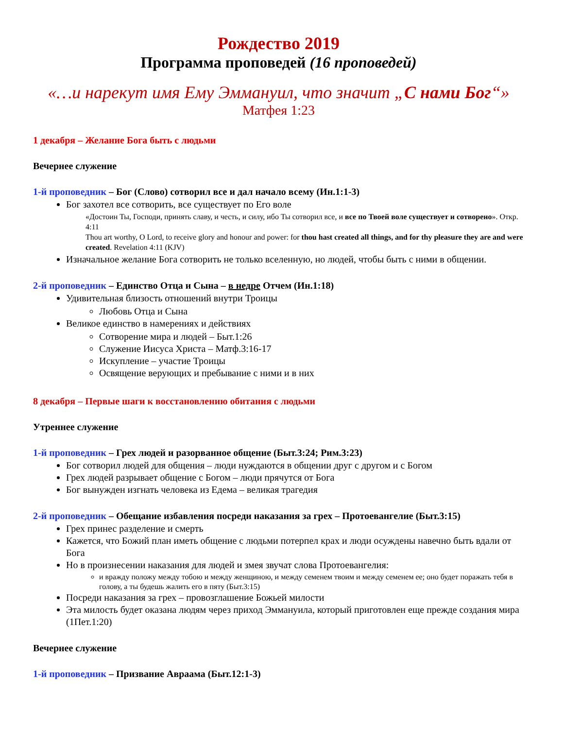Рождество 2019
Программа проповедей (16 проповедей)
«…и нарекут имя Ему Эммануил, что значит „С нами Бог“»
Матфея 1:23
1 декабря – Желание Бога быть с людьми
Вечернее служение
1-й проповедник – Бог (Слово) сотворил все и дал начало всему (Ин.1:1-3)
Бог захотел все сотворить, все существует по Его воле
«Достоин Ты, Господи, принять славу, и честь, и силу, ибо Ты сотворил все, и все по Твоей воле существует и сотворено». Откр. 4:11
Thou art worthy, O Lord, to receive glory and honour and power: for thou hast created all things, and for thy pleasure they are and were created. Revelation 4:11 (KJV)
Изначальное желание Бога сотворить не только вселенную, но людей, чтобы быть с ними в общении.
2-й проповедник – Единство Отца и Сына – в недре Отчем (Ин.1:18)
Удивительная близость отношений внутри Троицы
Любовь Отца и Сына
Великое единство в намерениях и действиях
Сотворение мира и людей – Быт.1:26
Служение Иисуса Христа – Матф.3:16-17
Искупление – участие Троицы
Освящение верующих и пребывание с ними и в них
8 декабря – Первые шаги к восстановлению обитания с людьми
Утреннее служение
1-й проповедник – Грех людей и разорванное общение (Быт.3:24; Рим.3:23)
Бог сотворил людей для общения – люди нуждаются в общении друг с другом и с Богом
Грех людей разрывает общение с Богом – люди прячутся от Бога
Бог вынужден изгнать человека из Едема – великая трагедия
2-й проповедник – Обещание избавления посреди наказания за грех – Протоевангелие (Быт.3:15)
Грех принес разделение и смерть
Кажется, что Божий план иметь общение с людьми потерпел крах и люди осуждены навечно быть вдали от Бога
Но в произнесении наказания для людей и змея звучат слова Протоевангелия:
и вражду положу между тобою и между женщиною, и между семенем твоим и между семенем ее; оно будет поражать тебя в голову, а ты будешь жалить его в пяту (Быт.3:15)
Посреди наказания за грех – провозглашение Божьей милости
Эта милость будет оказана людям через приход Эммануила, который приготовлен еще прежде создания мира (1Пет.1:20)
Вечернее служение
1-й проповедник – Призвание Авраама (Быт.12:1-3)